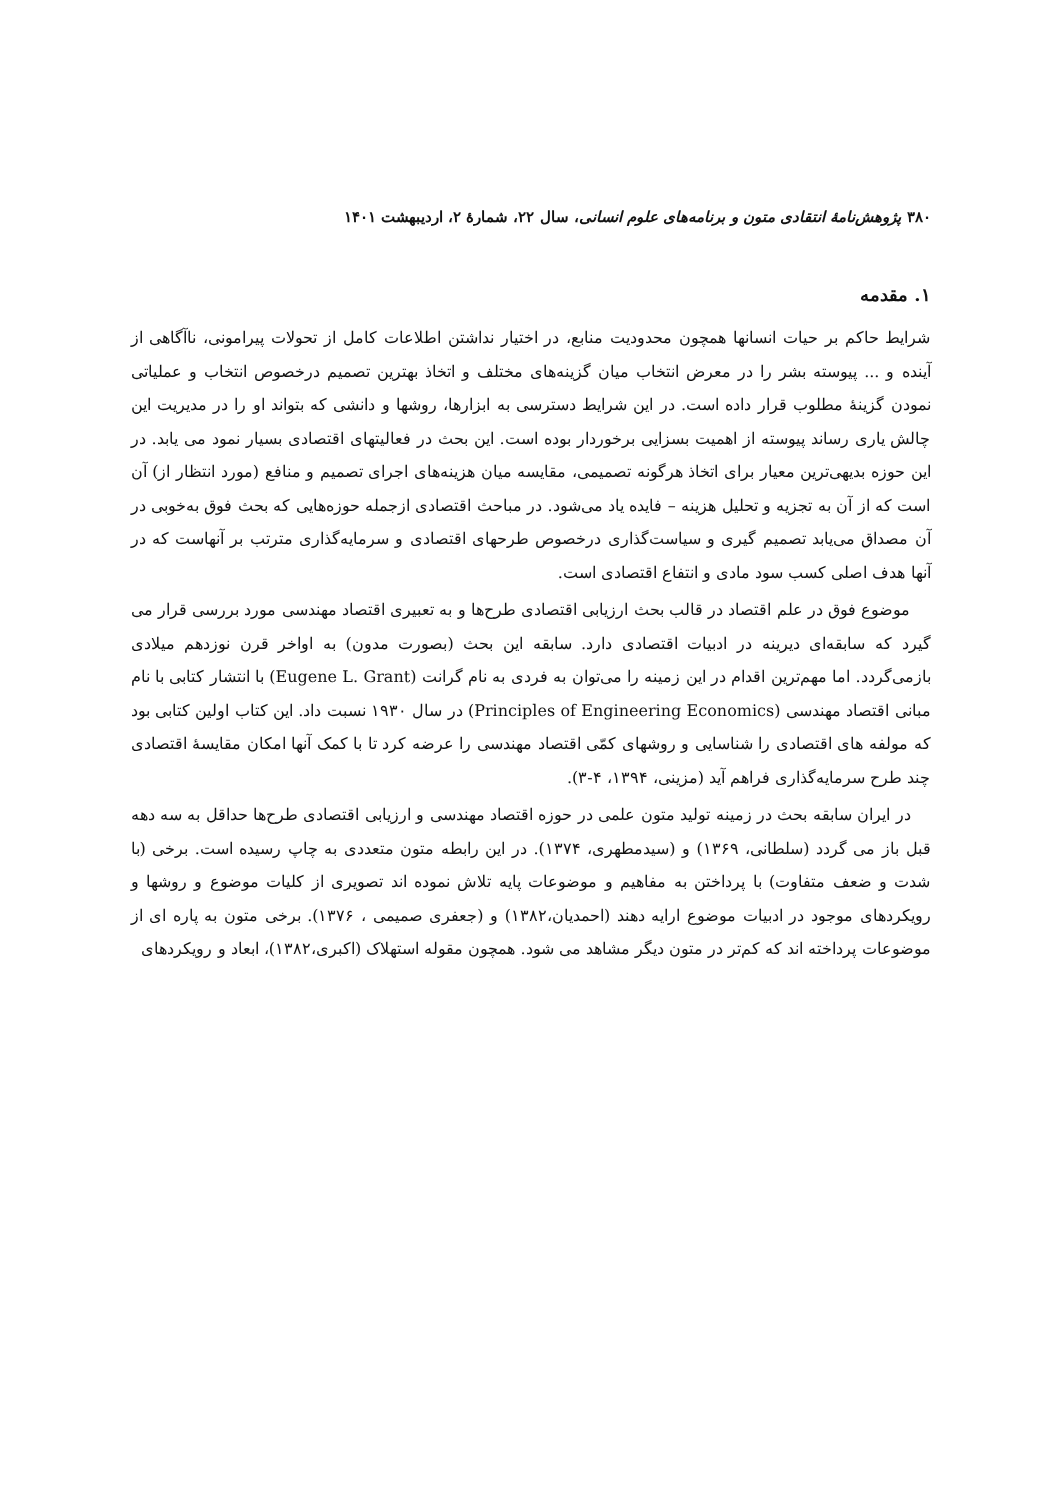۳۸۰ پژوهش‌نامهٔ انتقادی متون و برنامه‌های علوم انسانی، سال ۲۲، شمارهٔ ۲، اردیبهشت ۱۴۰۱
۱. مقدمه
شرایط حاکم بر حیات انسانها همچون محدودیت منابع، در اختیار نداشتن اطلاعات کامل از تحولات پیرامونی، ناآگاهی از آینده و ... پیوسته بشر را در معرض انتخاب میان گزینه‌های مختلف و اتخاذ بهترین تصمیم درخصوص انتخاب و عملیاتی نمودن گزینهٔ مطلوب قرار داده است. در این شرایط دسترسی به ابزارها، روشها و دانشی که بتواند او را در مدیریت این چالش یاری رساند پیوسته از اهمیت بسزایی برخوردار بوده است. این بحث در فعالیتهای اقتصادی بسیار نمود می یابد. در این حوزه بدیهی‌ترین معیار برای اتخاذ هرگونه تصمیمی، مقایسه میان هزینه‌های اجرای تصمیم و منافع (مورد انتظار از) آن است که از آن به تجزیه و تحلیل هزینه – فایده یاد می‌شود. در مباحث اقتصادی ازجمله حوزه‌هایی که بحث فوق به‌خوبی در آن مصداق می‌یابد تصمیم گیری و سیاست‌گذاری درخصوص طرحهای اقتصادی و سرمایه‌گذاری مترتب بر آنهاست که در آنها هدف اصلی کسب سود مادی و انتفاع اقتصادی است.
موضوع فوق در علم اقتصاد در قالب بحث ارزیابی اقتصادی طرح‌ها و به تعبیری اقتصاد مهندسی مورد بررسی قرار می گیرد که سابقه‌ای دیرینه در ادبیات اقتصادی دارد. سابقه این بحث (بصورت مدون) به اواخر قرن نوزدهم میلادی بازمی‌گردد. اما مهم‌ترین اقدام در این زمینه را می‌توان به فردی به نام گرانت (Eugene L. Grant) با انتشار کتابی با نام مبانی اقتصاد مهندسی (Principles of Engineering Economics) در سال ۱۹۳۰ نسبت داد. این کتاب اولین کتابی بود که مولفه های اقتصادی را شناسایی و روشهای کمّی اقتصاد مهندسی را عرضه کرد تا با کمک آنها امکان مقایسهٔ اقتصادی چند طرح سرمایه‌گذاری فراهم آید (مزینی، ۱۳۹۴، ۴-۳).
در ایران سابقه بحث در زمینه تولید متون علمی در حوزه اقتصاد مهندسی و ارزیابی اقتصادی طرح‌ها حداقل به سه دهه قبل باز می گردد (سلطانی، ۱۳۶۹) و (سیدمطهری، ۱۳۷۴). در این رابطه متون متعددی به چاپ رسیده است. برخی (با شدت و ضعف متفاوت) با پرداختن به مفاهیم و موضوعات پایه تلاش نموده اند تصویری از کلیات موضوع و روشها و رویکردهای موجود در ادبیات موضوع ارایه دهند (احمدیان،۱۳۸۲) و (جعفری صمیمی ، ۱۳۷۶). برخی متون به پاره ای از موضوعات پرداخته اند که کم‌تر در متون دیگر مشاهد می شود. همچون مقوله استهلاک (اکبری،۱۳۸۲)، ابعاد و رویکردهای